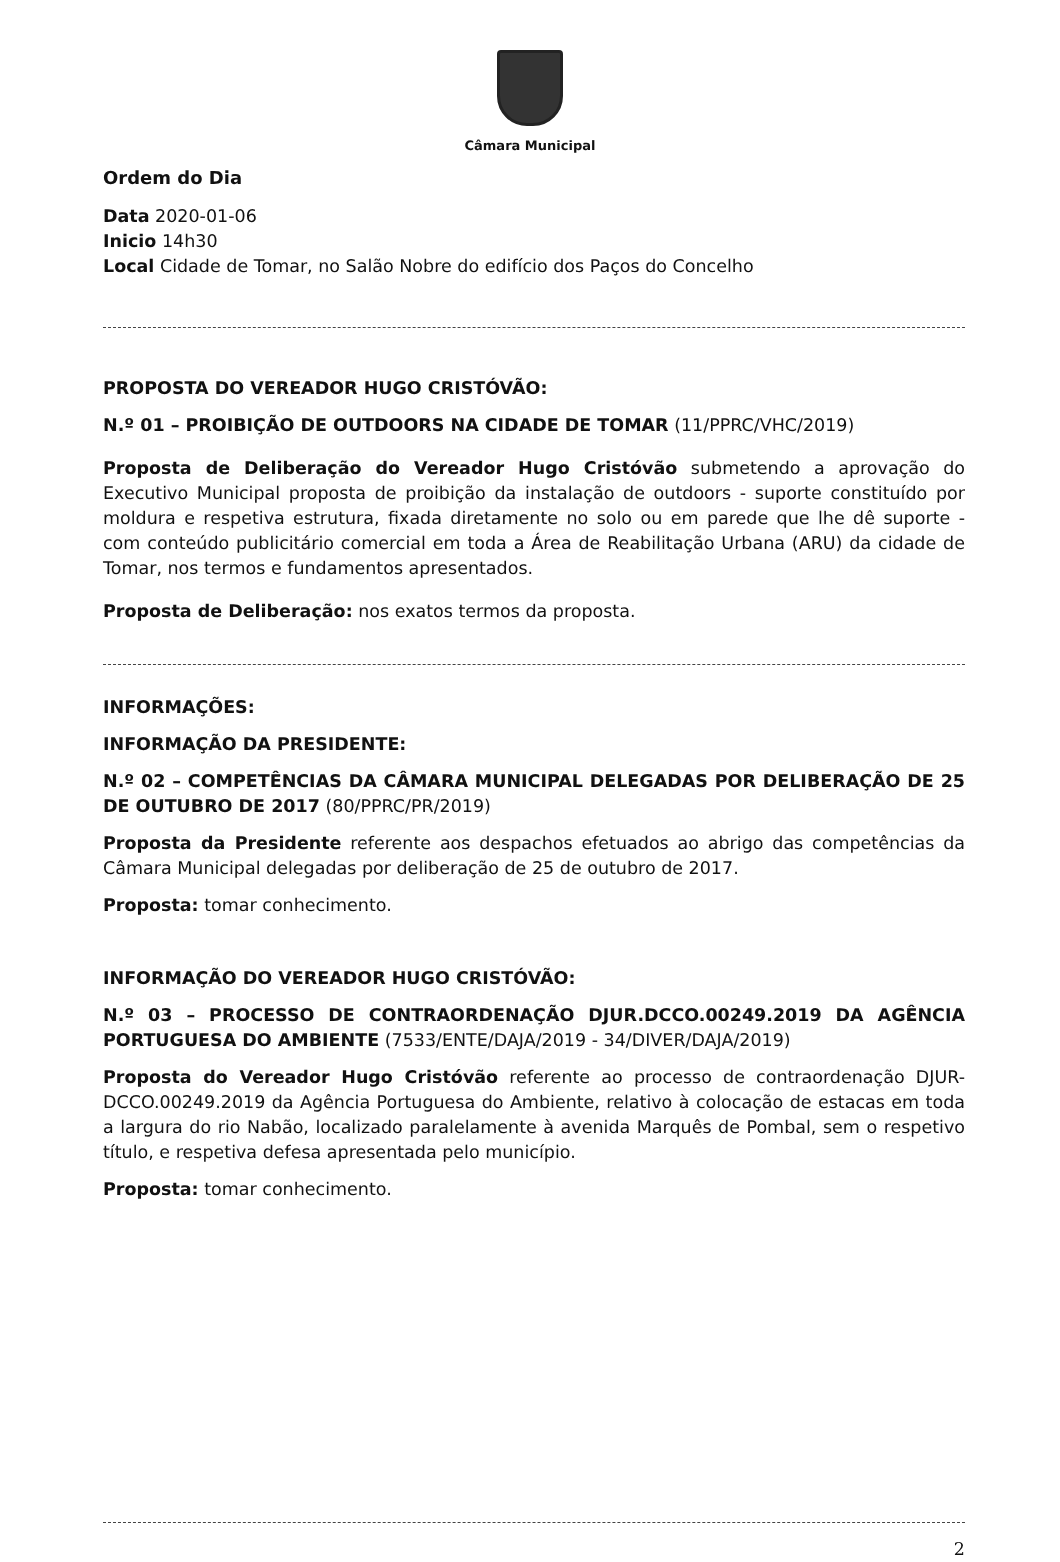Câmara Municipal
Ordem do Dia
Data 2020-01-06
Inicio 14h30
Local Cidade de Tomar, no Salão Nobre do edifício dos Paços do Concelho
PROPOSTA DO VEREADOR HUGO CRISTÓVÃO:
N.º 01 – PROIBIÇÃO DE OUTDOORS NA CIDADE DE TOMAR (11/PPRC/VHC/2019)
Proposta de Deliberação do Vereador Hugo Cristóvão submetendo a aprovação do Executivo Municipal proposta de proibição da instalação de outdoors - suporte constituído por moldura e respetiva estrutura, fixada diretamente no solo ou em parede que lhe dê suporte - com conteúdo publicitário comercial em toda a Área de Reabilitação Urbana (ARU) da cidade de Tomar, nos termos e fundamentos apresentados.
Proposta de Deliberação: nos exatos termos da proposta.
INFORMAÇÕES:
INFORMAÇÃO DA PRESIDENTE:
N.º 02 – COMPETÊNCIAS DA CÂMARA MUNICIPAL DELEGADAS POR DELIBERAÇÃO DE 25 DE OUTUBRO DE 2017 (80/PPRC/PR/2019)
Proposta da Presidente referente aos despachos efetuados ao abrigo das competências da Câmara Municipal delegadas por deliberação de 25 de outubro de 2017.
Proposta: tomar conhecimento.
INFORMAÇÃO DO VEREADOR HUGO CRISTÓVÃO:
N.º 03 – PROCESSO DE CONTRAORDENAÇÃO DJUR.DCCO.00249.2019 DA AGÊNCIA PORTUGUESA DO AMBIENTE (7533/ENTE/DAJA/2019 - 34/DIVER/DAJA/2019)
Proposta do Vereador Hugo Cristóvão referente ao processo de contraordenação DJUR-DCCO.00249.2019 da Agência Portuguesa do Ambiente, relativo à colocação de estacas em toda a largura do rio Nabão, localizado paralelamente à avenida Marquês de Pombal, sem o respetivo título, e respetiva defesa apresentada pelo município.
Proposta: tomar conhecimento.
2